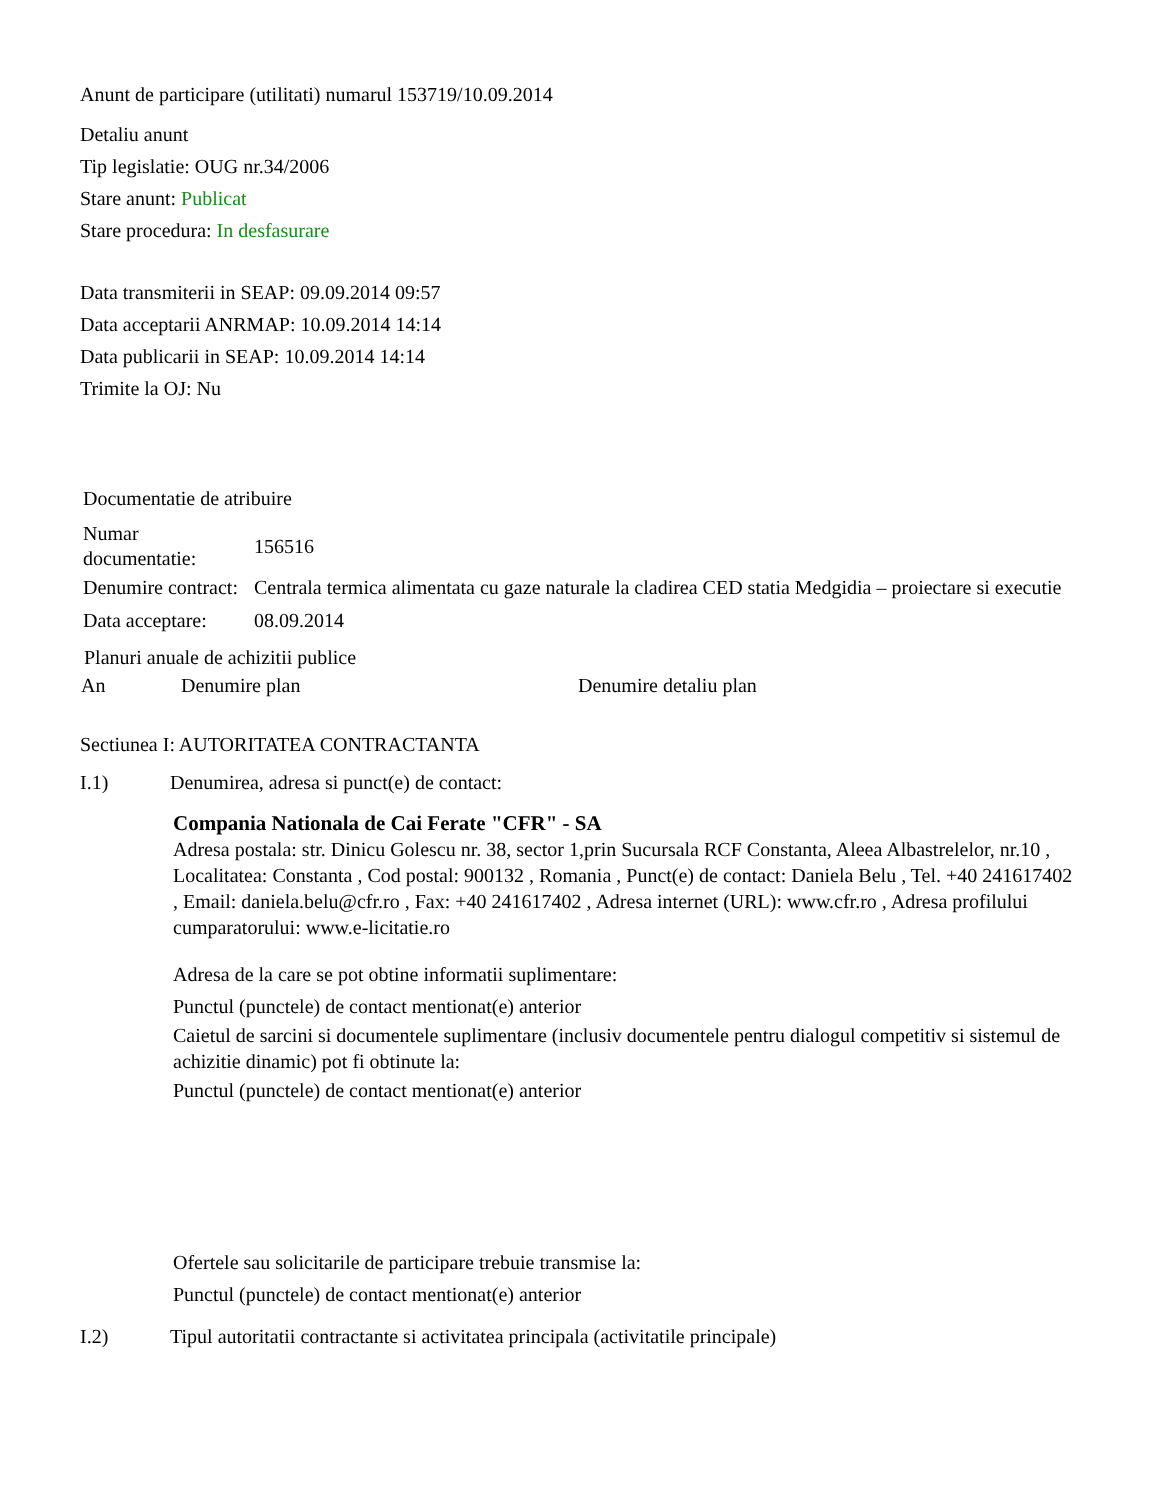Anunt de participare (utilitati) numarul 153719/10.09.2014
Detaliu anunt
Tip legislatie: OUG nr.34/2006
Stare anunt: Publicat
Stare procedura: In desfasurare
Data transmiterii in SEAP: 09.09.2014 09:57
Data acceptarii ANRMAP: 10.09.2014 14:14
Data publicarii in SEAP: 10.09.2014 14:14
Trimite la OJ: Nu
| Documentatie de atribuire | |
| Numar documentatie: | 156516 |
| Denumire contract: | Centrala termica alimentata cu gaze naturale la cladirea CED statia Medgidia – proiectare si executie |
| Data acceptare: | 08.09.2014 |
Planuri anuale de achizitii publice
| An | Denumire plan | Denumire detaliu plan |
| --- | --- | --- |
Sectiunea I: AUTORITATEA CONTRACTANTA
I.1) Denumirea, adresa si punct(e) de contact:
Compania Nationala de Cai Ferate "CFR" - SA
Adresa postala: str. Dinicu Golescu nr. 38, sector 1,prin Sucursala RCF Constanta, Aleea Albastrelelor, nr.10 , Localitatea: Constanta , Cod postal: 900132 , Romania , Punct(e) de contact: Daniela Belu , Tel. +40 241617402 , Email: daniela.belu@cfr.ro , Fax: +40 241617402 , Adresa internet (URL): www.cfr.ro , Adresa profilului cumparatorului: www.e-licitatie.ro
Adresa de la care se pot obtine informatii suplimentare:
Punctul (punctele) de contact mentionat(e) anterior
Caietul de sarcini si documentele suplimentare (inclusiv documentele pentru dialogul competitiv si sistemul de achizitie dinamic) pot fi obtinute la:
Punctul (punctele) de contact mentionat(e) anterior
Ofertele sau solicitarile de participare trebuie transmise la:
Punctul (punctele) de contact mentionat(e) anterior
I.2) Tipul autoritatii contractante si activitatea principala (activitatile principale)